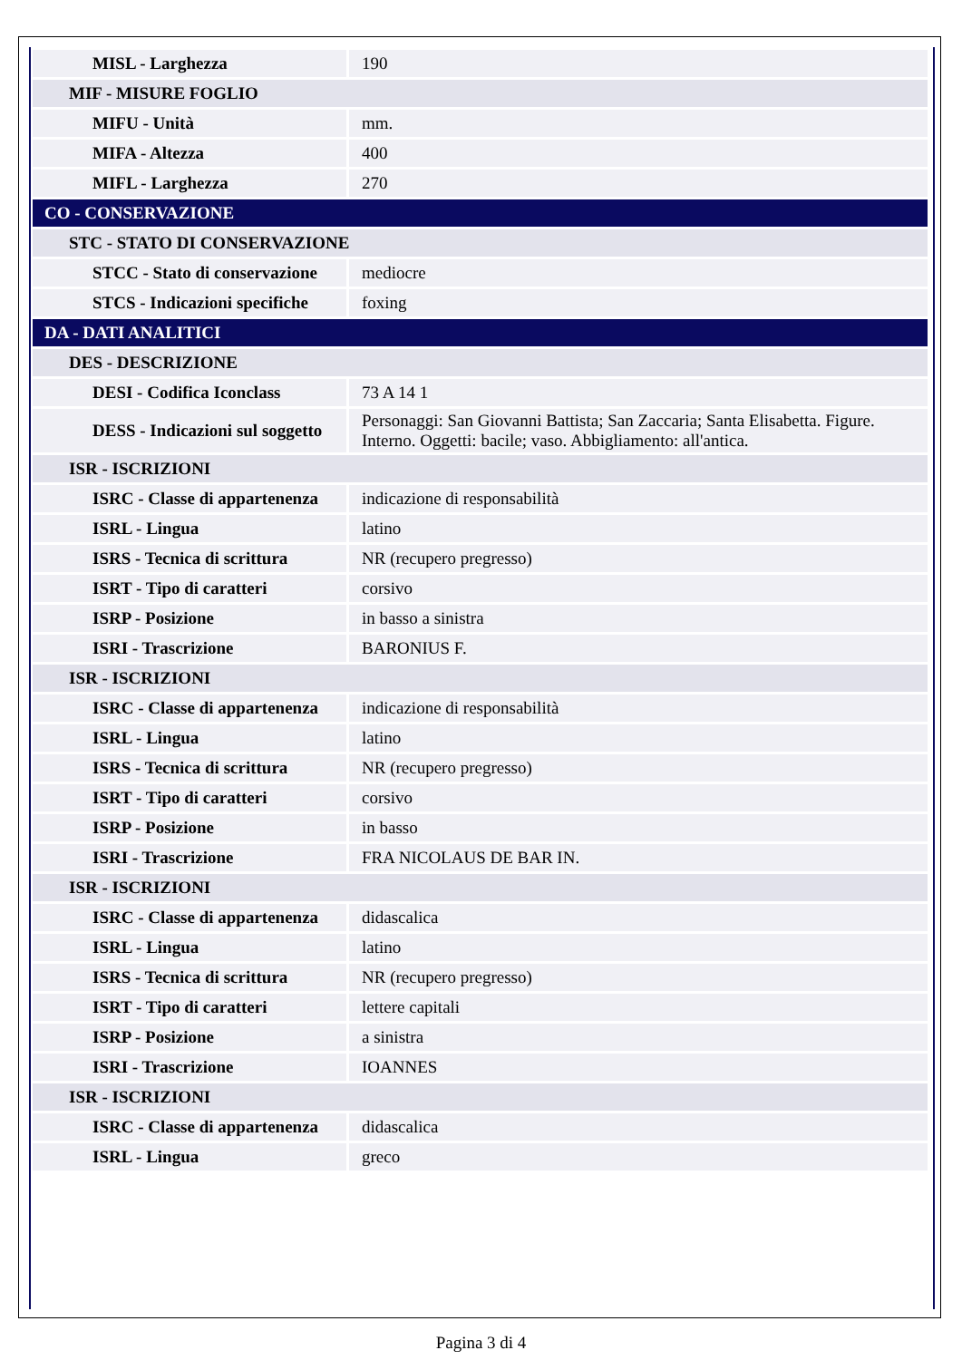| MISL - Larghezza | 190 |
| MIF - MISURE FOGLIO | |
| MIFU - Unità | mm. |
| MIFA - Altezza | 400 |
| MIFL - Larghezza | 270 |
| CO - CONSERVAZIONE | |
| STC - STATO DI CONSERVAZIONE | |
| STCC - Stato di conservazione | mediocre |
| STCS - Indicazioni specifiche | foxing |
| DA - DATI ANALITICI | |
| DES - DESCRIZIONE | |
| DESI - Codifica Iconclass | 73 A 14 1 |
| DESS - Indicazioni sul soggetto | Personaggi: San Giovanni Battista; San Zaccaria; Santa Elisabetta. Figure. Interno. Oggetti: bacile; vaso. Abbigliamento: all'antica. |
| ISR - ISCRIZIONI | |
| ISRC - Classe di appartenenza | indicazione di responsabilità |
| ISRL - Lingua | latino |
| ISRS - Tecnica di scrittura | NR (recupero pregresso) |
| ISRT - Tipo di caratteri | corsivo |
| ISRP - Posizione | in basso a sinistra |
| ISRI - Trascrizione | BARONIUS F. |
| ISR - ISCRIZIONI | |
| ISRC - Classe di appartenenza | indicazione di responsabilità |
| ISRL - Lingua | latino |
| ISRS - Tecnica di scrittura | NR (recupero pregresso) |
| ISRT - Tipo di caratteri | corsivo |
| ISRP - Posizione | in basso |
| ISRI - Trascrizione | FRA NICOLAUS DE BAR IN. |
| ISR - ISCRIZIONI | |
| ISRC - Classe di appartenenza | didascalica |
| ISRL - Lingua | latino |
| ISRS - Tecnica di scrittura | NR (recupero pregresso) |
| ISRT - Tipo di caratteri | lettere capitali |
| ISRP - Posizione | a sinistra |
| ISRI - Trascrizione | IOANNES |
| ISR - ISCRIZIONI | |
| ISRC - Classe di appartenenza | didascalica |
| ISRL - Lingua | greco |
Pagina 3 di 4